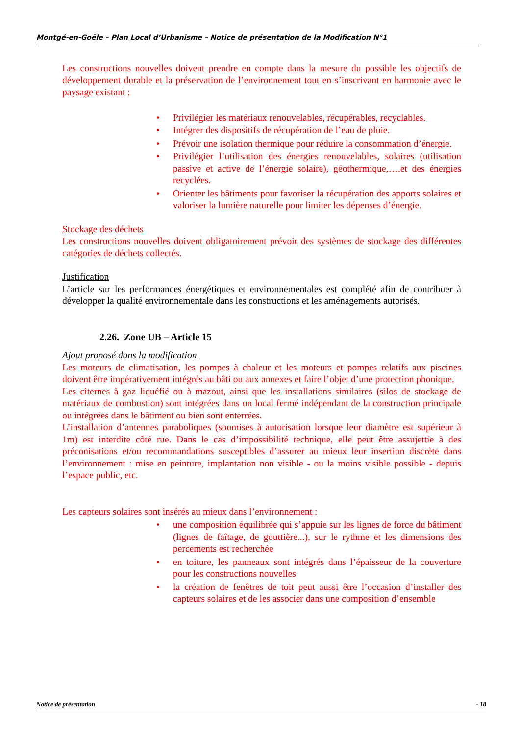Montgé-en-Goële – Plan Local d’Urbanisme – Notice de présentation de la Modification N°1
Les constructions nouvelles doivent prendre en compte dans la mesure du possible les objectifs de développement durable et la préservation de l’environnement tout en s’inscrivant en harmonie avec le paysage existant :
• Privilégier les matériaux renouvelables, récupérables, recyclables.
• Intégrer des dispositifs de récupération de l’eau de pluie.
• Prévoir une isolation thermique pour réduire la consommation d’énergie.
• Privilégier l’utilisation des énergies renouvelables, solaires (utilisation passive et active de l’énergie solaire), géothermique,….et des énergies recyclées.
• Orienter les bâtiments pour favoriser la récupération des apports solaires et valoriser la lumière naturelle pour limiter les dépenses d’énergie.
Stockage des déchets
Les constructions nouvelles doivent obligatoirement prévoir des systèmes de stockage des différentes catégories de déchets collectés.
Justification
L’article sur les performances énergétiques et environnementales est complété afin de contribuer à développer la qualité environnementale dans les constructions et les aménagements autorisés.
2.26. Zone UB – Article 15
Ajout proposé dans la modification
Les moteurs de climatisation, les pompes à chaleur et les moteurs et pompes relatifs aux piscines doivent être impérativement intégrés au bâti ou aux annexes et faire l’objet d’une protection phonique.
Les citernes à gaz liquéfié ou à mazout, ainsi que les installations similaires (silos de stockage de matériaux de combustion) sont intégrées dans un local fermé indépendant de la construction principale ou intégrées dans le bâtiment ou bien sont enterrées.
L’installation d’antennes paraboliques (soumises à autorisation lorsque leur diamètre est supérieur à 1m) est interdite côté rue. Dans le cas d’impossibilité technique, elle peut être assujettie à des préconisations et/ou recommandations susceptibles d’assurer au mieux leur insertion discrète dans l’environnement : mise en peinture, implantation non visible - ou la moins visible possible - depuis l’espace public, etc.
Les capteurs solaires sont insérés au mieux dans l’environnement :
• une composition équilibrée qui s’appuie sur les lignes de force du bâtiment (lignes de faîtage, de gouttière...), sur le rythme et les dimensions des percements est recherchée
• en toiture, les panneaux sont intégrés dans l’épaisseur de la couverture pour les constructions nouvelles
• la création de fenêtres de toit peut aussi être l’occasion d’installer des capteurs solaires et de les associer dans une composition d’ensemble
Notice de présentation - 18